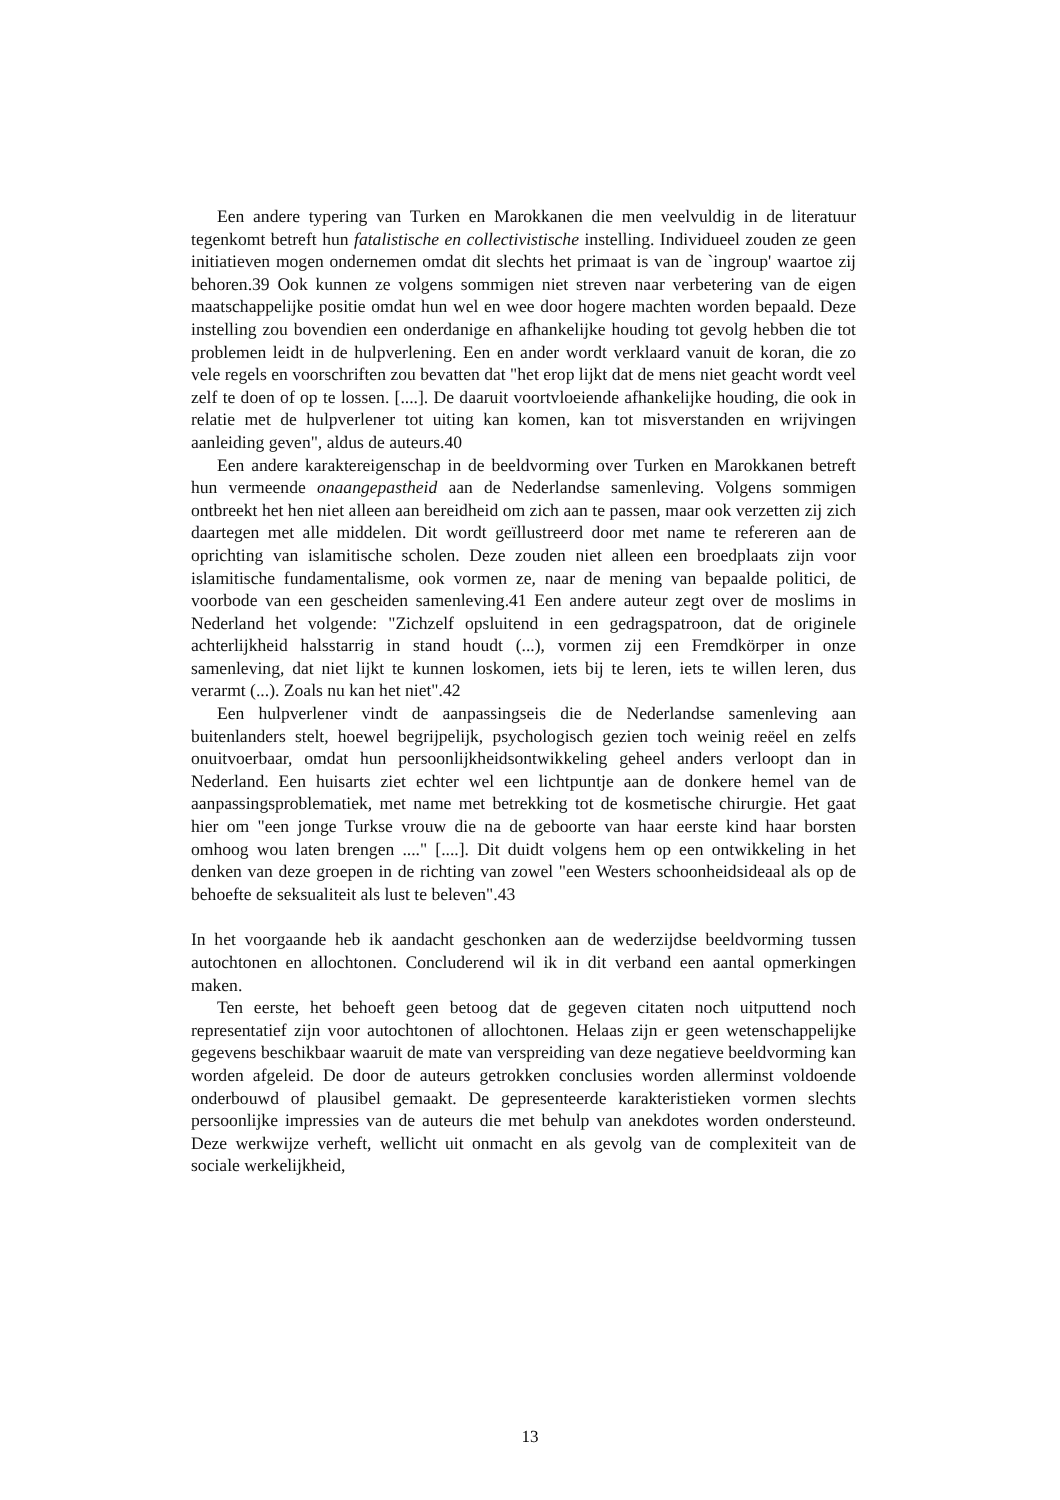Een andere typering van Turken en Marokkanen die men veelvuldig in de literatuur tegenkomt betreft hun fatalistische en collectivistische instelling. Individueel zouden ze geen initiatieven mogen ondernemen omdat dit slechts het primaat is van de `ingroup' waartoe zij behoren.39 Ook kunnen ze volgens sommigen niet streven naar verbetering van de eigen maatschappelijke positie omdat hun wel en wee door hogere machten worden bepaald. Deze instelling zou bovendien een onderdanige en afhankelijke houding tot gevolg hebben die tot problemen leidt in de hulpverlening. Een en ander wordt verklaard vanuit de koran, die zo vele regels en voorschriften zou bevatten dat "het erop lijkt dat de mens niet geacht wordt veel zelf te doen of op te lossen. [....]. De daaruit voortvloeiende afhankelijke houding, die ook in relatie met de hulpverlener tot uiting kan komen, kan tot misverstanden en wrijvingen aanleiding geven", aldus de auteurs.40
Een andere karaktereigenschap in de beeldvorming over Turken en Marokkanen betreft hun vermeende onaangepastheid aan de Nederlandse samenleving. Volgens sommigen ontbreekt het hen niet alleen aan bereidheid om zich aan te passen, maar ook verzetten zij zich daartegen met alle middelen. Dit wordt geïllustreerd door met name te refereren aan de oprichting van islamitische scholen. Deze zouden niet alleen een broedplaats zijn voor islamitische fundamentalisme, ook vormen ze, naar de mening van bepaalde politici, de voorbode van een gescheiden samenleving.41 Een andere auteur zegt over de moslims in Nederland het volgende: "Zichzelf opsluitend in een gedragspatroon, dat de originele achterlijkheid halsstarrig in stand houdt (...), vormen zij een Fremdkörper in onze samenleving, dat niet lijkt te kunnen loskomen, iets bij te leren, iets te willen leren, dus verarmt (...). Zoals nu kan het niet".42
Een hulpverlener vindt de aanpassingseis die de Nederlandse samenleving aan buitenlanders stelt, hoewel begrijpelijk, psychologisch gezien toch weinig reëel en zelfs onuitvoerbaar, omdat hun persoonlijkheidsontwikkeling geheel anders verloopt dan in Nederland. Een huisarts ziet echter wel een lichtpuntje aan de donkere hemel van de aanpassingsproblematiek, met name met betrekking tot de kosmetische chirurgie. Het gaat hier om "een jonge Turkse vrouw die na de geboorte van haar eerste kind haar borsten omhoog wou laten brengen ...." [....]. Dit duidt volgens hem op een ontwikkeling in het denken van deze groepen in de richting van zowel "een Westers schoonheidsideaal als op de behoefte de seksualiteit als lust te beleven".43
In het voorgaande heb ik aandacht geschonken aan de wederzijdse beeldvorming tussen autochtonen en allochtonen. Concluderend wil ik in dit verband een aantal opmerkingen maken.
Ten eerste, het behoeft geen betoog dat de gegeven citaten noch uitputtend noch representatief zijn voor autochtonen of allochtonen. Helaas zijn er geen wetenschappelijke gegevens beschikbaar waaruit de mate van verspreiding van deze negatieve beeldvorming kan worden afgeleid. De door de auteurs getrokken conclusies worden allerminst voldoende onderbouwd of plausibel gemaakt. De gepresenteerde karakteristieken vormen slechts persoonlijke impressies van de auteurs die met behulp van anekdotes worden ondersteund. Deze werkwijze verheft, wellicht uit onmacht en als gevolg van de complexiteit van de sociale werkelijkheid,
13